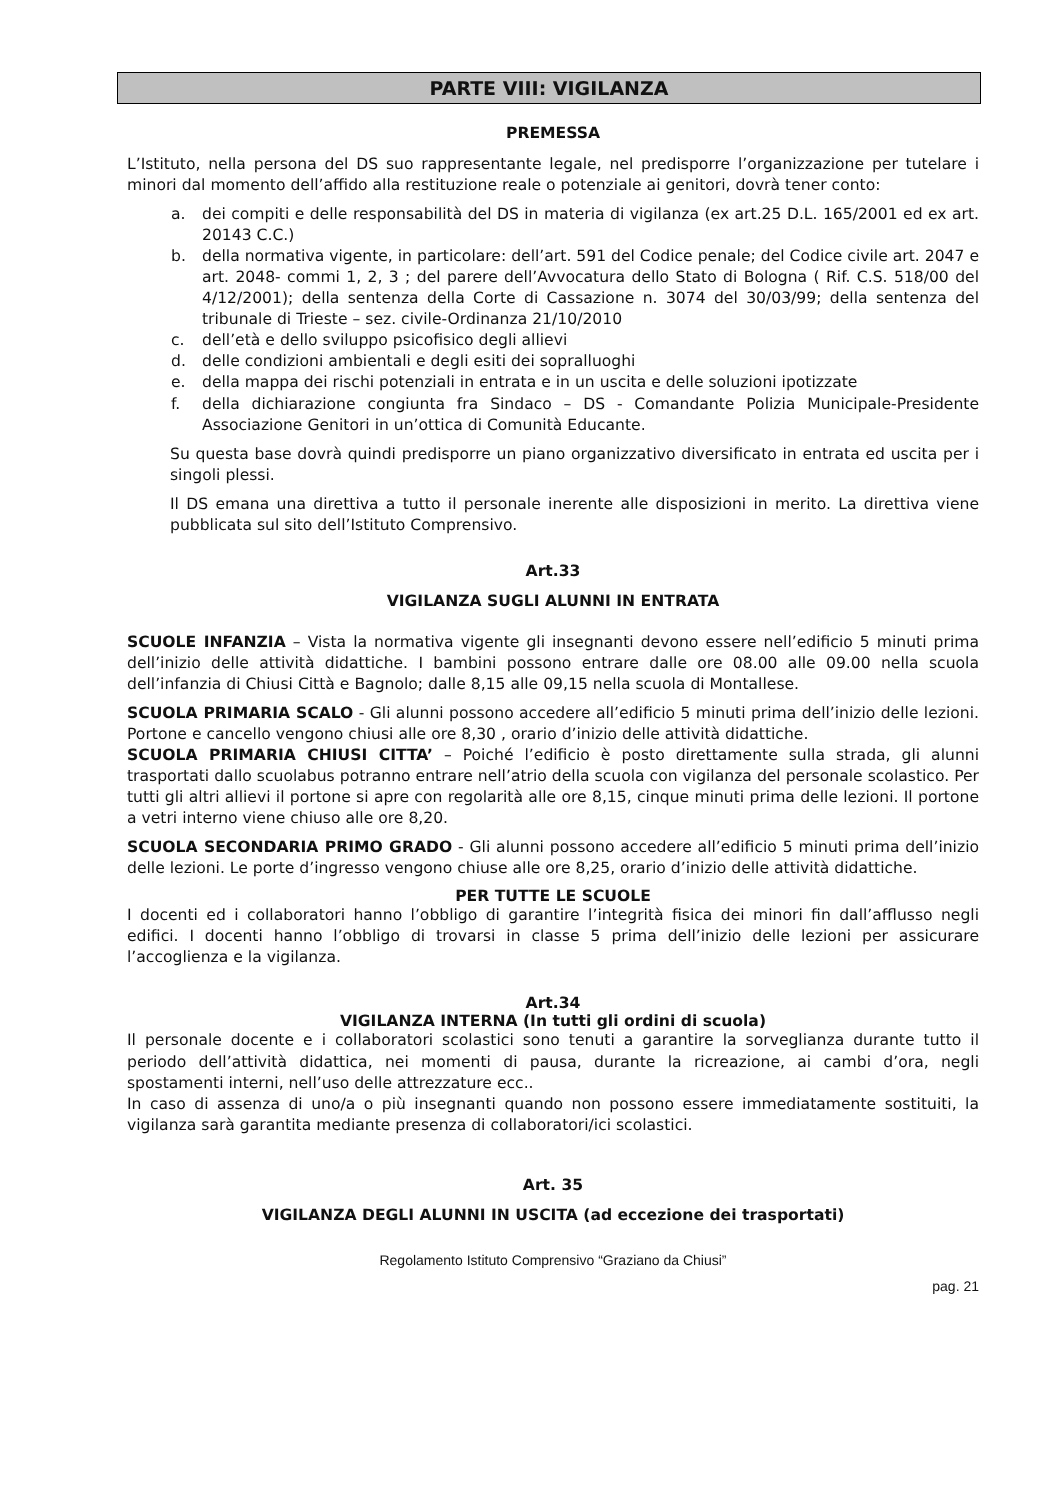PARTE VIII: VIGILANZA
PREMESSA
L’Istituto, nella persona del DS suo rappresentante legale, nel predisporre l’organizzazione per tutelare i minori dal momento dell’affido alla restituzione reale o potenziale ai genitori, dovrà tener conto:
a. dei compiti e delle responsabilità del DS in materia di vigilanza (ex art.25 D.L. 165/2001 ed ex art. 20143 C.C.)
b. della normativa vigente, in particolare: dell’art. 591 del Codice penale; del Codice civile art. 2047 e art. 2048- commi 1, 2, 3 ; del parere dell’Avvocatura dello Stato di Bologna ( Rif. C.S. 518/00 del 4/12/2001); della sentenza della Corte di Cassazione n. 3074 del 30/03/99; della sentenza del tribunale di Trieste – sez. civile-Ordinanza 21/10/2010
c. dell’età e dello sviluppo psicofisico degli allievi
d. delle condizioni ambientali e degli esiti dei sopralluoghi
e. della mappa dei rischi potenziali in entrata e in un uscita e delle soluzioni ipotizzate
f. della dichiarazione congiunta fra Sindaco – DS - Comandante Polizia Municipale-Presidente Associazione Genitori in un’ottica di Comunità Educante.
Su questa base dovrà quindi predisporre un piano organizzativo diversificato in entrata ed uscita per i singoli plessi.
Il DS emana una direttiva a tutto il personale inerente alle disposizioni in merito. La direttiva viene pubblicata sul sito dell’Istituto Comprensivo.
Art.33
VIGILANZA SUGLI ALUNNI IN ENTRATA
SCUOLE INFANZIA – Vista la normativa vigente gli insegnanti devono essere nell’edificio 5 minuti prima dell’inizio delle attività didattiche. I bambini possono entrare dalle ore 08.00 alle 09.00 nella scuola dell’infanzia di Chiusi Città e Bagnolo; dalle 8,15 alle 09,15 nella scuola di Montallese.
SCUOLA PRIMARIA SCALO - Gli alunni possono accedere all’edificio 5 minuti prima dell’inizio delle lezioni. Portone e cancello vengono chiusi alle ore 8,30 , orario d’inizio delle attività didattiche.
SCUOLA PRIMARIA CHIUSI CITTA’ – Poiché l’edificio è posto direttamente sulla strada, gli alunni trasportati dallo scuolabus potranno entrare nell’atrio della scuola con vigilanza del personale scolastico. Per tutti gli altri allievi il portone si apre con regolarità alle ore 8,15, cinque minuti prima delle lezioni. Il portone a vetri interno viene chiuso alle ore 8,20.
SCUOLA SECONDARIA PRIMO GRADO - Gli alunni possono accedere all’edificio 5 minuti prima dell’inizio delle lezioni. Le porte d’ingresso vengono chiuse alle ore 8,25, orario d’inizio delle attività didattiche.
PER TUTTE LE SCUOLE
I docenti ed i collaboratori hanno l’obbligo di garantire l’integrità fisica dei minori fin dall’afflusso negli edifici. I docenti hanno l’obbligo di trovarsi in classe 5 prima dell’inizio delle lezioni per assicurare l’accoglienza e la vigilanza.
Art.34
VIGILANZA INTERNA (In tutti gli ordini di scuola)
Il personale docente e i collaboratori scolastici sono tenuti a garantire la sorveglianza durante tutto il periodo dell’attività didattica, nei momenti di pausa, durante la ricreazione, ai cambi d’ora, negli spostamenti interni, nell’uso delle attrezzature ecc..
In caso di assenza di uno/a o più insegnanti quando non possono essere immediatamente sostituiti, la vigilanza sarà garantita mediante presenza di collaboratori/ici scolastici.
Art. 35
VIGILANZA DEGLI ALUNNI IN USCITA (ad eccezione dei trasportati)
Regolamento Istituto Comprensivo “Graziano da Chiusi”
pag. 21